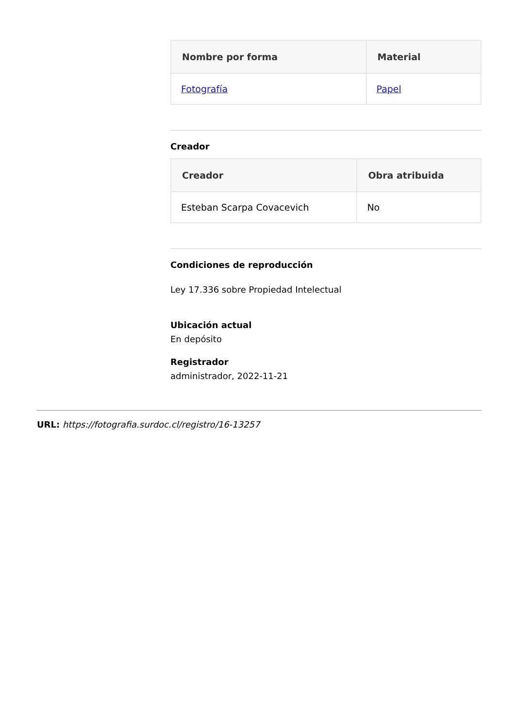| Nombre por forma | Material |
| --- | --- |
| Fotografía | Papel |
Creador
| Creador | Obra atribuida |
| --- | --- |
| Esteban Scarpa Covacevich | No |
Condiciones de reproducción
Ley 17.336 sobre Propiedad Intelectual
Ubicación actual
En depósito
Registrador
administrador, 2022-11-21
URL: https://fotografia.surdoc.cl/registro/16-13257